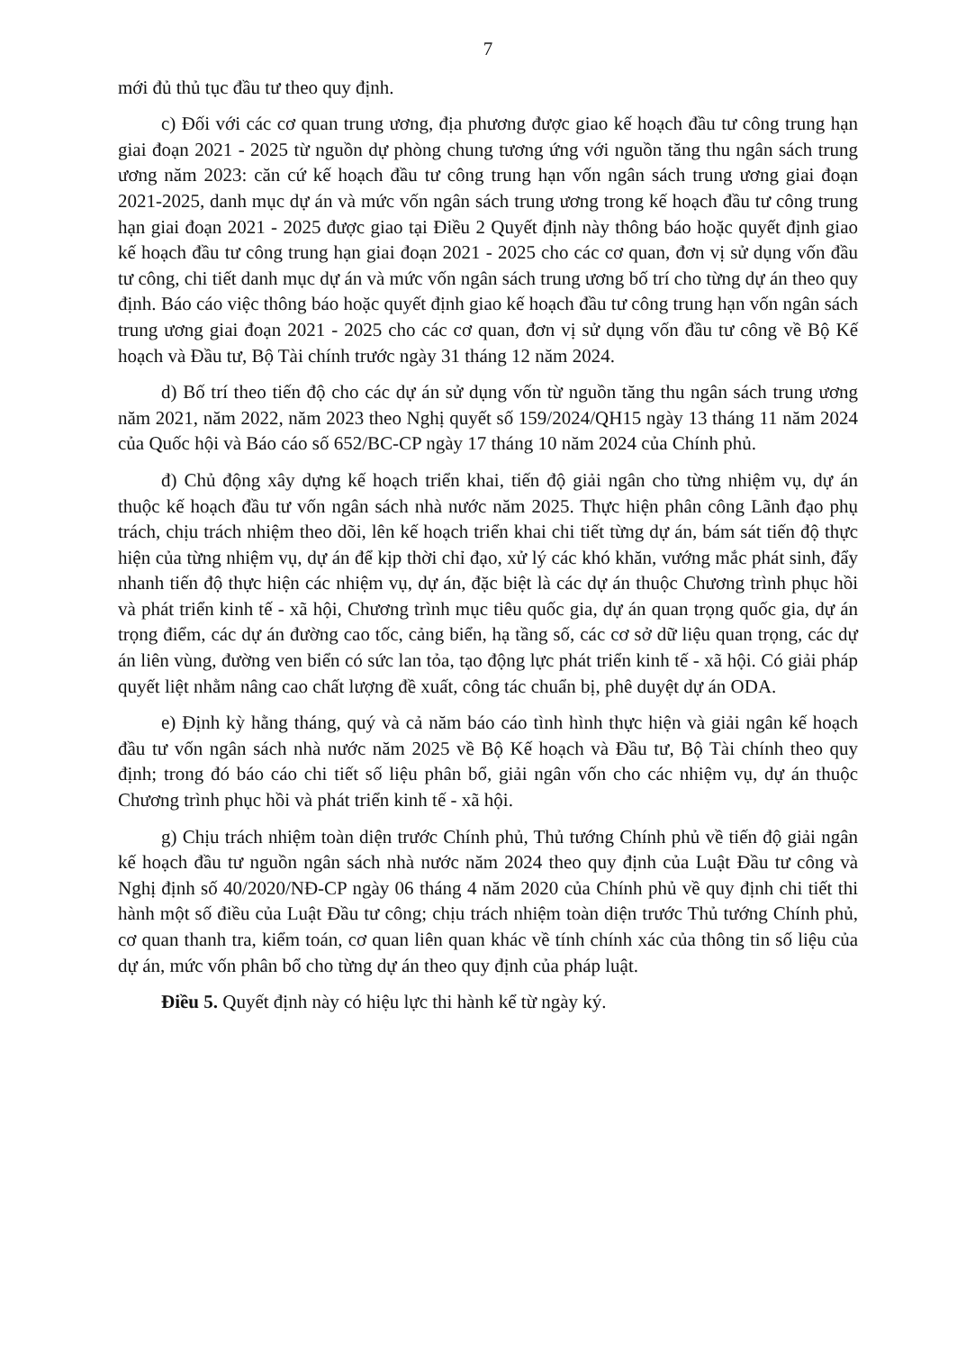7
mới đủ thủ tục đầu tư theo quy định.
c) Đối với các cơ quan trung ương, địa phương được giao kế hoạch đầu tư công trung hạn giai đoạn 2021 - 2025 từ nguồn dự phòng chung tương ứng với nguồn tăng thu ngân sách trung ương năm 2023: căn cứ kế hoạch đầu tư công trung hạn vốn ngân sách trung ương giai đoạn 2021-2025, danh mục dự án và mức vốn ngân sách trung ương trong kế hoạch đầu tư công trung hạn giai đoạn 2021 - 2025 được giao tại Điều 2 Quyết định này thông báo hoặc quyết định giao kế hoạch đầu tư công trung hạn giai đoạn 2021 - 2025 cho các cơ quan, đơn vị sử dụng vốn đầu tư công, chi tiết danh mục dự án và mức vốn ngân sách trung ương bố trí cho từng dự án theo quy định. Báo cáo việc thông báo hoặc quyết định giao kế hoạch đầu tư công trung hạn vốn ngân sách trung ương giai đoạn 2021 - 2025 cho các cơ quan, đơn vị sử dụng vốn đầu tư công về Bộ Kế hoạch và Đầu tư, Bộ Tài chính trước ngày 31 tháng 12 năm 2024.
d) Bố trí theo tiến độ cho các dự án sử dụng vốn từ nguồn tăng thu ngân sách trung ương năm 2021, năm 2022, năm 2023 theo Nghị quyết số 159/2024/QH15 ngày 13 tháng 11 năm 2024 của Quốc hội và Báo cáo số 652/BC-CP ngày 17 tháng 10 năm 2024 của Chính phủ.
đ) Chủ động xây dựng kế hoạch triển khai, tiến độ giải ngân cho từng nhiệm vụ, dự án thuộc kế hoạch đầu tư vốn ngân sách nhà nước năm 2025. Thực hiện phân công Lãnh đạo phụ trách, chịu trách nhiệm theo dõi, lên kế hoạch triển khai chi tiết từng dự án, bám sát tiến độ thực hiện của từng nhiệm vụ, dự án để kịp thời chỉ đạo, xử lý các khó khăn, vướng mắc phát sinh, đẩy nhanh tiến độ thực hiện các nhiệm vụ, dự án, đặc biệt là các dự án thuộc Chương trình phục hồi và phát triển kinh tế - xã hội, Chương trình mục tiêu quốc gia, dự án quan trọng quốc gia, dự án trọng điểm, các dự án đường cao tốc, cảng biển, hạ tầng số, các cơ sở dữ liệu quan trọng, các dự án liên vùng, đường ven biển có sức lan tỏa, tạo động lực phát triển kinh tế - xã hội. Có giải pháp quyết liệt nhằm nâng cao chất lượng đề xuất, công tác chuẩn bị, phê duyệt dự án ODA.
e) Định kỳ hằng tháng, quý và cả năm báo cáo tình hình thực hiện và giải ngân kế hoạch đầu tư vốn ngân sách nhà nước năm 2025 về Bộ Kế hoạch và Đầu tư, Bộ Tài chính theo quy định; trong đó báo cáo chi tiết số liệu phân bổ, giải ngân vốn cho các nhiệm vụ, dự án thuộc Chương trình phục hồi và phát triển kinh tế - xã hội.
g) Chịu trách nhiệm toàn diện trước Chính phủ, Thủ tướng Chính phủ về tiến độ giải ngân kế hoạch đầu tư nguồn ngân sách nhà nước năm 2024 theo quy định của Luật Đầu tư công và Nghị định số 40/2020/NĐ-CP ngày 06 tháng 4 năm 2020 của Chính phủ về quy định chi tiết thi hành một số điều của Luật Đầu tư công; chịu trách nhiệm toàn diện trước Thủ tướng Chính phủ, cơ quan thanh tra, kiểm toán, cơ quan liên quan khác về tính chính xác của thông tin số liệu của dự án, mức vốn phân bổ cho từng dự án theo quy định của pháp luật.
Điều 5. Quyết định này có hiệu lực thi hành kể từ ngày ký.